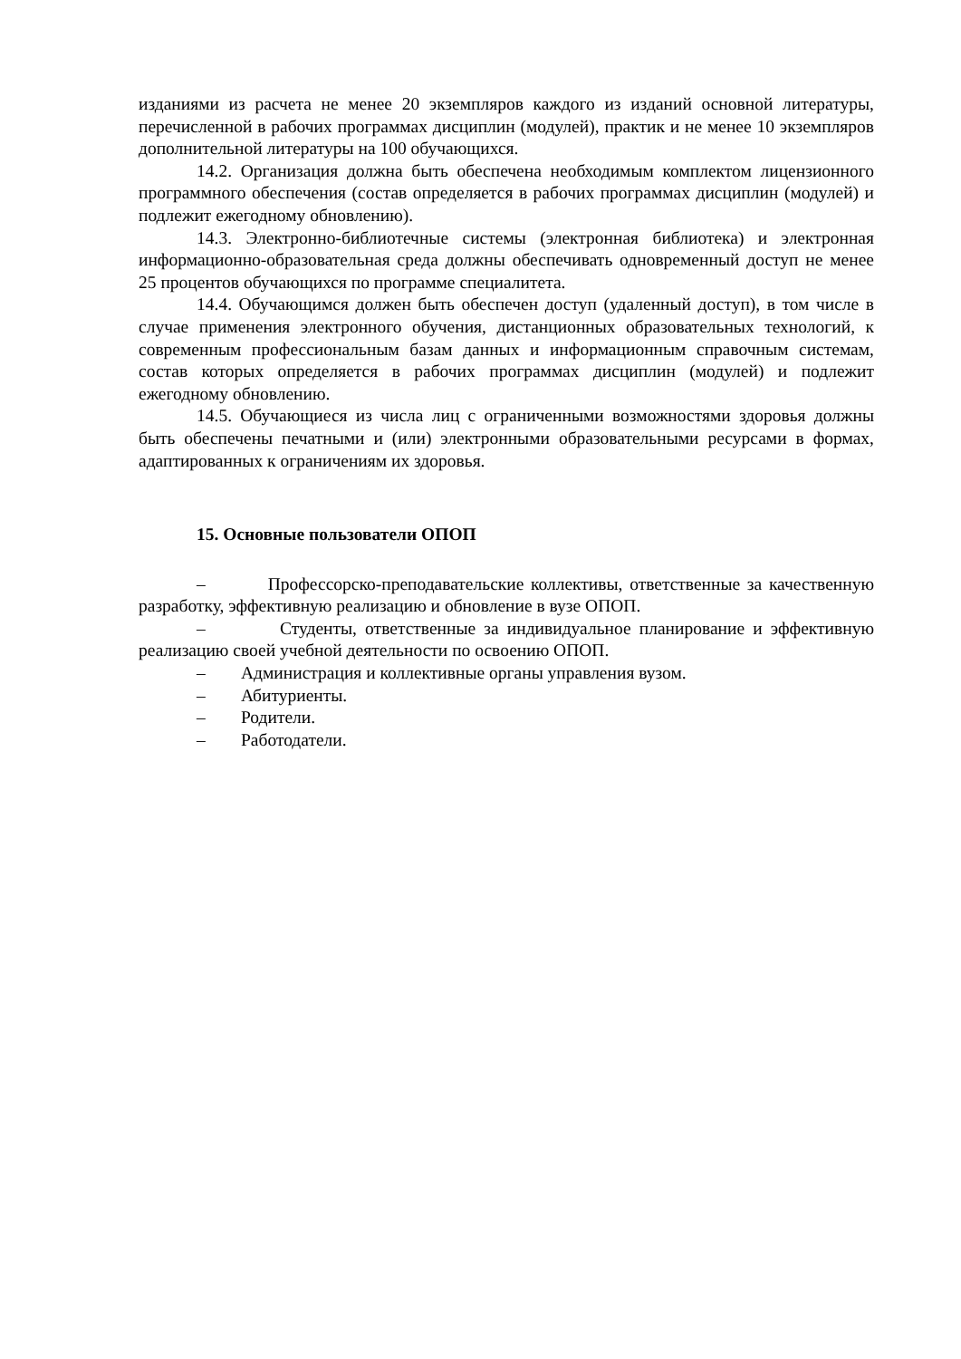изданиями из расчета не менее 20 экземпляров каждого из изданий основной литературы, перечисленной в рабочих программах дисциплин (модулей), практик и не менее 10 экземпляров дополнительной литературы на 100 обучающихся.
14.2. Организация должна быть обеспечена необходимым комплектом лицензионного программного обеспечения (состав определяется в рабочих программах дисциплин (модулей) и подлежит ежегодному обновлению).
14.3. Электронно-библиотечные системы (электронная библиотека) и электронная информационно-образовательная среда должны обеспечивать одновременный доступ не менее 25 процентов обучающихся по программе специалитета.
14.4. Обучающимся должен быть обеспечен доступ (удаленный доступ), в том числе в случае применения электронного обучения, дистанционных образовательных технологий, к современным профессиональным базам данных и информационным справочным системам, состав которых определяется в рабочих программах дисциплин (модулей) и подлежит ежегодному обновлению.
14.5. Обучающиеся из числа лиц с ограниченными возможностями здоровья должны быть обеспечены печатными и (или) электронными образовательными ресурсами в формах, адаптированных к ограничениям их здоровья.
15. Основные пользователи ОПОП
– Профессорско-преподавательские коллективы, ответственные за качественную разработку, эффективную реализацию и обновление в вузе ОПОП.
– Студенты, ответственные за индивидуальное планирование и эффективную реализацию своей учебной деятельности по освоению ОПОП.
– Администрация и коллективные органы управления вузом.
– Абитуриенты.
– Родители.
– Работодатели.